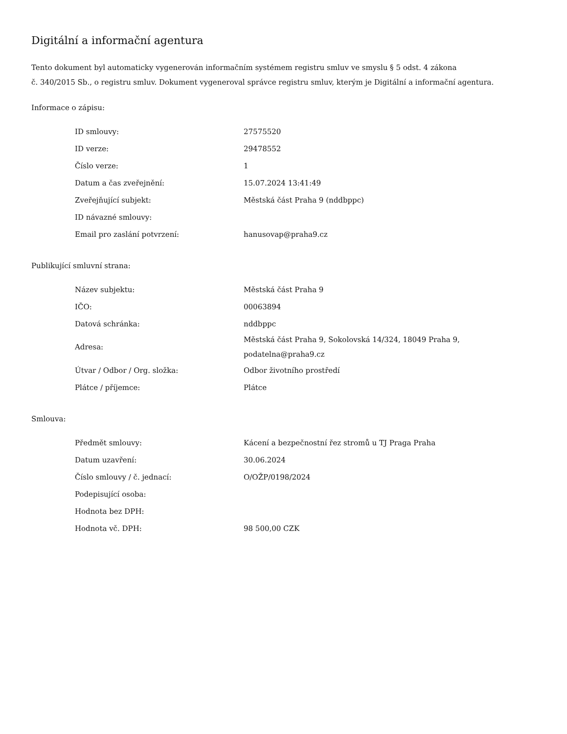Digitální a informační agentura
Tento dokument byl automaticky vygenerován informačním systémem registru smluv ve smyslu § 5 odst. 4 zákona
č. 340/2015 Sb., o registru smluv. Dokument vygeneroval správce registru smluv, kterým je Digitální a informační agentura.
Informace o zápisu:
| ID smlouvy: | 27575520 |
| ID verze: | 29478552 |
| Číslo verze: | 1 |
| Datum a čas zveřejnění: | 15.07.2024 13:41:49 |
| Zveřejňující subjekt: | Městská část Praha 9 (nddbppc) |
| ID návazné smlouvy: | |
| Email pro zaslání potvrzení: | hanusovap@praha9.cz |
Publikující smluvní strana:
| Název subjektu: | Městská část Praha 9 |
| IČO: | 00063894 |
| Datová schránka: | nddbppc |
| Adresa: | Městská část Praha 9, Sokolovská 14/324, 18049 Praha 9, podatelna@praha9.cz |
| Útvar / Odbor / Org. složka: | Odbor životního prostředí |
| Plátce / příjemce: | Plátce |
Smlouva:
| Předmět smlouvy: | Kácení a bezpečnostní řez stromů u TJ Praga Praha |
| Datum uzavření: | 30.06.2024 |
| Číslo smlouvy / č. jednací: | O/OŽP/0198/2024 |
| Podepisující osoba: | |
| Hodnota bez DPH: | |
| Hodnota vč. DPH: | 98 500,00 CZK |